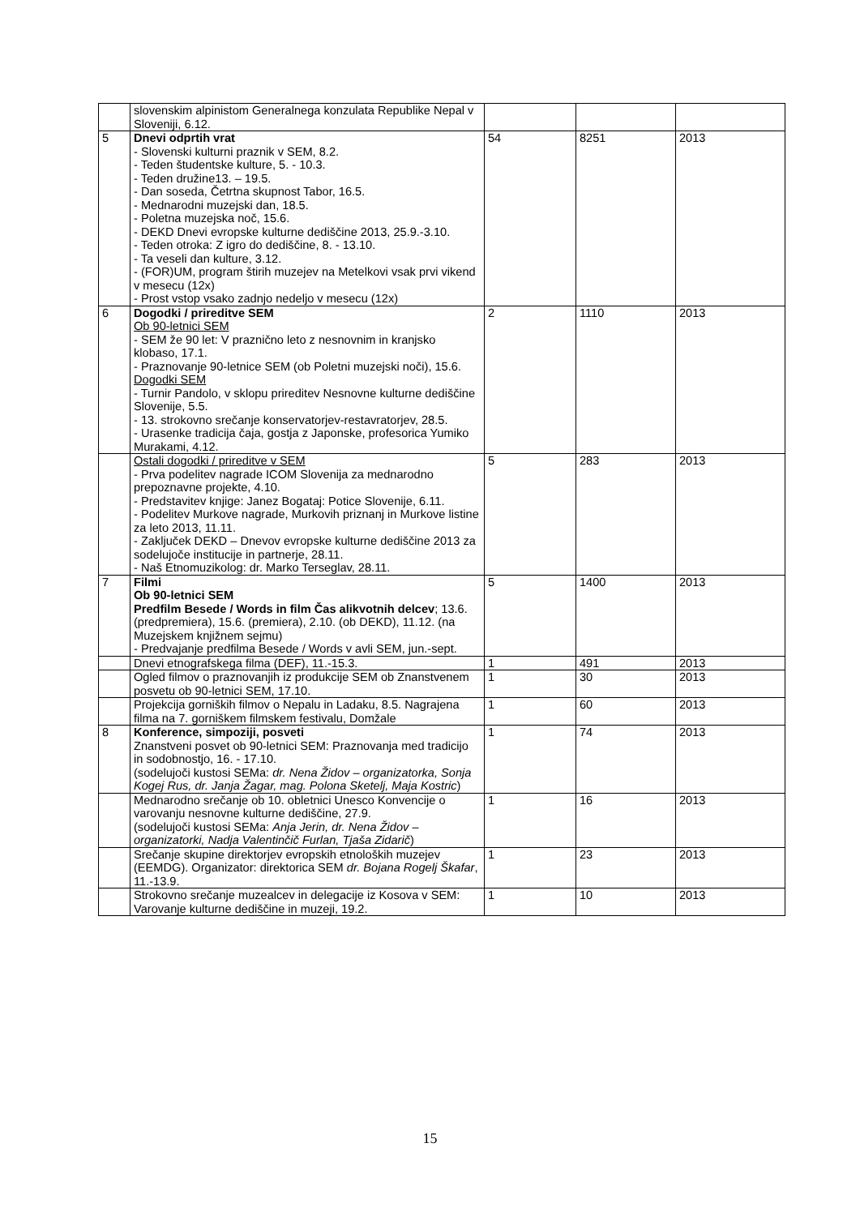| | slovenskim alpinistom Generalnega konzulata Republike Nepal v Sloveniji, 6.12. | | | |
| 5 | Dnevi odprtih vrat - Slovenski kulturni praznik v SEM, 8.2. - Teden študentske kulture, 5. - 10.3. - Teden družine13. – 19.5. - Dan soseda, Četrtna skupnost Tabor, 16.5. - Mednarodni muzejski dan, 18.5. - Poletna muzejska noč, 15.6. - DEKD Dnevi evropske kulturne dediščine 2013, 25.9.-3.10. - Teden otroka: Z igro do dediščine, 8. - 13.10. - Ta veseli dan kulture, 3.12. - (FOR)UM, program štirih muzejev na Metelkovi vsak prvi vikend v mesecu (12x) - Prost vstop vsako zadnjo nedeljo v mesecu (12x) | 54 | 8251 | 2013 |
| 6 | Dogodki / prireditve SEM Ob 90-letnici SEM - SEM že 90 let: V praznično leto z nesnovnim in kranjsko klobaso, 17.1. - Praznovanje 90-letnice SEM (ob Poletni muzejski noči), 15.6. Dogodki SEM - Turnir Pandolo, v sklopu prireditev Nesnovne kulturne dediščine Slovenije, 5.5. - 13. strokovno srečanje konservatorjev-restavratorjev, 28.5. - Urasenke tradicija čaja, gostja z Japonske, profesorica Yumiko Murakami, 4.12. | 2 | 1110 | 2013 |
| | Ostali dogodki / prireditve v SEM - Prva podelitev nagrade ICOM Slovenija za mednarodno prepoznavne projekte, 4.10. - Predstavitev knjige: Janez Bogataj: Potice Slovenije, 6.11. - Podelitev Murkove nagrade, Murkovih priznanj in Murkove listine za leto 2013, 11.11. - Zaključek DEKD – Dnevov evropske kulturne dediščine 2013 za sodelujoče institucije in partnerje, 28.11. - Naš Etnomuzikolog: dr. Marko Terseglav, 28.11. | 5 | 283 | 2013 |
| 7 | Filmi Ob 90-letnici SEM Predfilm Besede / Words in film Čas alikvotnih delcev ; 13.6. (predpremiera), 15.6. (premiera), 2.10. (ob DEKD), 11.12. (na Muzejskem knjižnem sejmu) - Predvajanje predfilma Besede / Words v avli SEM, jun.-sept. | 5 | 1400 | 2013 |
| | Dnevi etnografskega filma (DEF), 11.-15.3. | 1 | 491 | 2013 |
| | Ogled filmov o praznovanjih iz produkcije SEM ob Znanstvenem posvetu ob 90-letnici SEM, 17.10. | 1 | 30 | 2013 |
| | Projekcija gorniških filmov o Nepalu in Ladaku, 8.5. Nagrajena filma na 7. gorniškem filmskem festivalu, Domžale | 1 | 60 | 2013 |
| 8 | Konference, simpoziji, posveti Znanstveni posvet ob 90-letnici SEM: Praznovanja med tradicijo in sodobnostjo, 16. - 17.10. (sodelujoči kustosi SEMa: dr. Nena Židov – organizatorka, Sonja Kogej Rus, dr. Janja Žagar, mag. Polona Sketelj, Maja Kostric ) | 1 | 74 | 2013 |
| | Mednarodno srečanje ob 10. obletnici Unesco Konvencije o varovanju nesnovne kulturne dediščine, 27.9. (sodelujoči kustosi SEMa: Anja Jerin, dr. Nena Židov – organizatorki, Nadja Valentinčič Furlan, Tjaša Zidarič ) | 1 | 16 | 2013 |
| | Srečanje skupine direktorjev evropskih etnoloških muzejev (EEMDG). Organizator: direktorica SEM dr. Bojana Rogelj Škafar , 11.-13.9. | 1 | 23 | 2013 |
| | Strokovno srečanje muzealcev in delegacije iz Kosova v SEM: Varovanje kulturne dediščine in muzeji, 19.2. | 1 | 10 | 2013 |
15